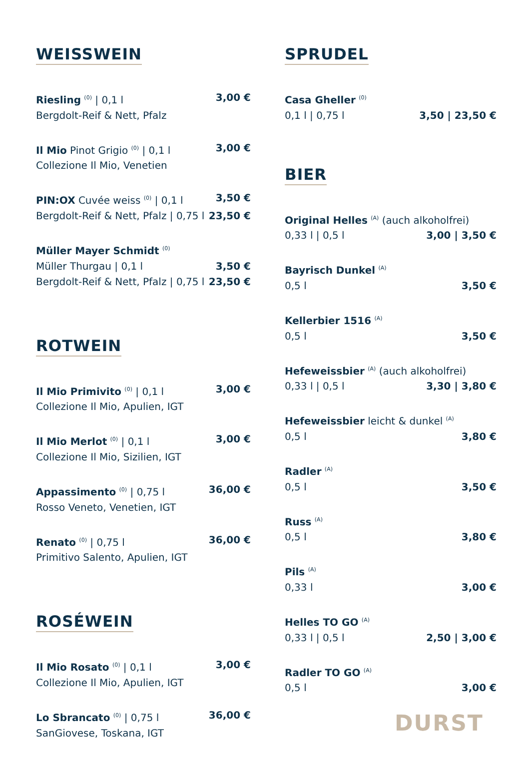WEISSWEIN
Riesling <sup>(0)</sup> | 0,1 l 3,00 €
Bergdolt-Reif & Nett, Pfalz
Il Mio Pinot Grigio <sup>(0)</sup> | 0,1 l 3,00 €
Collezione Il Mio, Venetien
PIN:OX Cuvée weiss <sup>(0)</sup> | 0,1 l 3,50 €
Bergdolt-Reif & Nett, Pfalz | 0,75 l 23,50 €
Müller Mayer Schmidt <sup>(0)</sup>
Müller Thurgau | 0,1 l 3,50 €
Bergdolt-Reif & Nett, Pfalz | 0,75 l 23,50 €
ROTWEIN
Il Mio Primivito <sup>(0)</sup> | 0,1 l 3,00 €
Collezione Il Mio, Apulien, IGT
Il Mio Merlot <sup>(0)</sup> | 0,1 l 3,00 €
Collezione Il Mio, Sizilien, IGT
Appassimento <sup>(0)</sup> | 0,75 l 36,00 €
Rosso Veneto, Venetien, IGT
Renato <sup>(0)</sup> | 0,75 l 36,00 €
Primitivo Salento, Apulien, IGT
ROSÉWEIN
Il Mio Rosato <sup>(0)</sup> | 0,1 l 3,00 €
Collezione Il Mio, Apulien, IGT
Lo Sbrancato <sup>(0)</sup> | 0,75 l 36,00 €
SanGiovese, Toskana, IGT
SPRUDEL
Casa Gheller <sup>(0)</sup>
0,1 l | 0,75 l 3,50 | 23,50 €
BIER
Original Helles <sup>(A)</sup> (auch alkoholfrei)
0,33 l | 0,5 l 3,00 | 3,50 €
Bayrisch Dunkel <sup>(A)</sup>
0,5 l 3,50 €
Kellerbier 1516 <sup>(A)</sup>
0,5 l 3,50 €
Hefeweissbier <sup>(A)</sup> (auch alkoholfrei)
0,33 l | 0,5 l 3,30 | 3,80 €
Hefeweissbier leicht & dunkel <sup>(A)</sup>
0,5 l 3,80 €
Radler <sup>(A)</sup>
0,5 l 3,50 €
Russ <sup>(A)</sup>
0,5 l 3,80 €
Pils <sup>(A)</sup>
0,33 l 3,00 €
Helles TO GO <sup>(A)</sup>
0,33 l | 0,5 l 2,50 | 3,00 €
Radler TO GO <sup>(A)</sup>
0,5 l 3,00 €
DURST